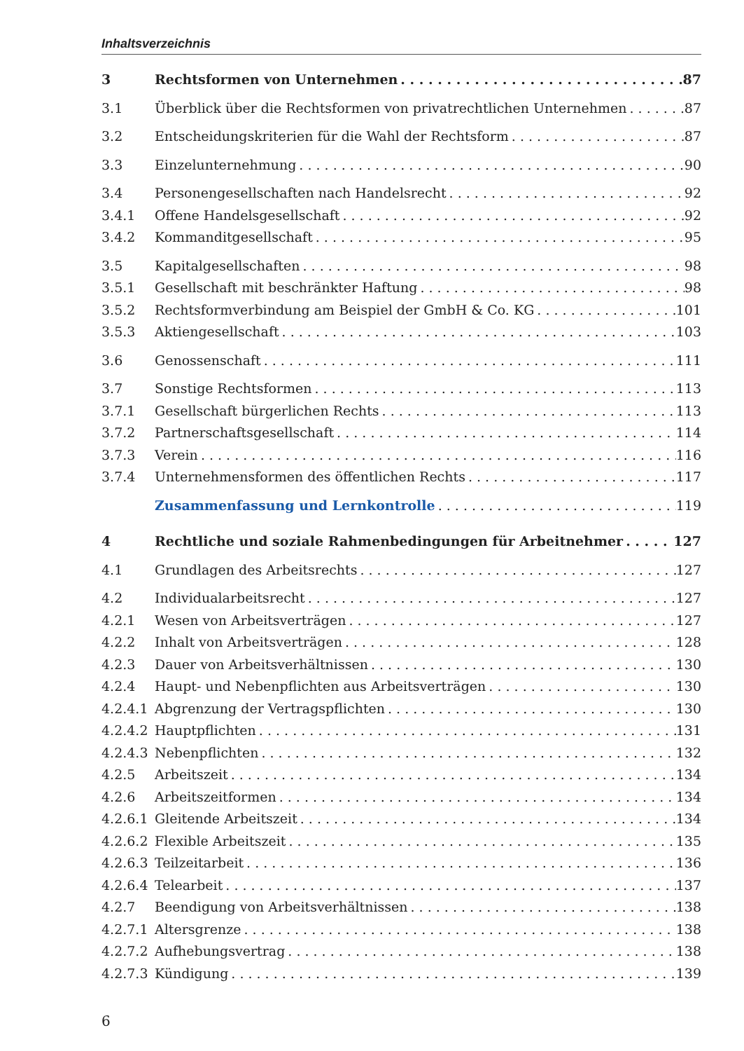Inhaltsverzeichnis
3 Rechtsformen von Unternehmen 87
3.1 Überblick über die Rechtsformen von privatrechtlichen Unternehmen 87
3.2 Entscheidungskriterien für die Wahl der Rechtsform 87
3.3 Einzelunternehmung 90
3.4 Personengesellschaften nach Handelsrecht 92
3.4.1 Offene Handelsgesellschaft 92
3.4.2 Kommanditgesellschaft 95
3.5 Kapitalgesellschaften 98
3.5.1 Gesellschaft mit beschränkter Haftung 98
3.5.2 Rechtsformverbindung am Beispiel der GmbH & Co. KG 101
3.5.3 Aktiengesellschaft 103
3.6 Genossenschaft 111
3.7 Sonstige Rechtsformen 113
3.7.1 Gesellschaft bürgerlichen Rechts 113
3.7.2 Partnerschaftsgesellschaft 114
3.7.3 Verein 116
3.7.4 Unternehmensformen des öffentlichen Rechts 117
Zusammenfassung und Lernkontrolle 119
4 Rechtliche und soziale Rahmenbedingungen für Arbeitnehmer 127
4.1 Grundlagen des Arbeitsrechts 127
4.2 Individualarbeitsrecht 127
4.2.1 Wesen von Arbeitsverträgen 127
4.2.2 Inhalt von Arbeitsverträgen 128
4.2.3 Dauer von Arbeitsverhältnissen 130
4.2.4 Haupt- und Nebenpflichten aus Arbeitsverträgen 130
4.2.4.1 Abgrenzung der Vertragspflichten 130
4.2.4.2 Hauptpflichten 131
4.2.4.3 Nebenpflichten 132
4.2.5 Arbeitszeit 134
4.2.6 Arbeitszeitformen 134
4.2.6.1 Gleitende Arbeitszeit 134
4.2.6.2 Flexible Arbeitszeit 135
4.2.6.3 Teilzeitarbeit 136
4.2.6.4 Telearbeit 137
4.2.7 Beendigung von Arbeitsverhältnissen 138
4.2.7.1 Altersgrenze 138
4.2.7.2 Aufhebungsvertrag 138
4.2.7.3 Kündigung 139
6